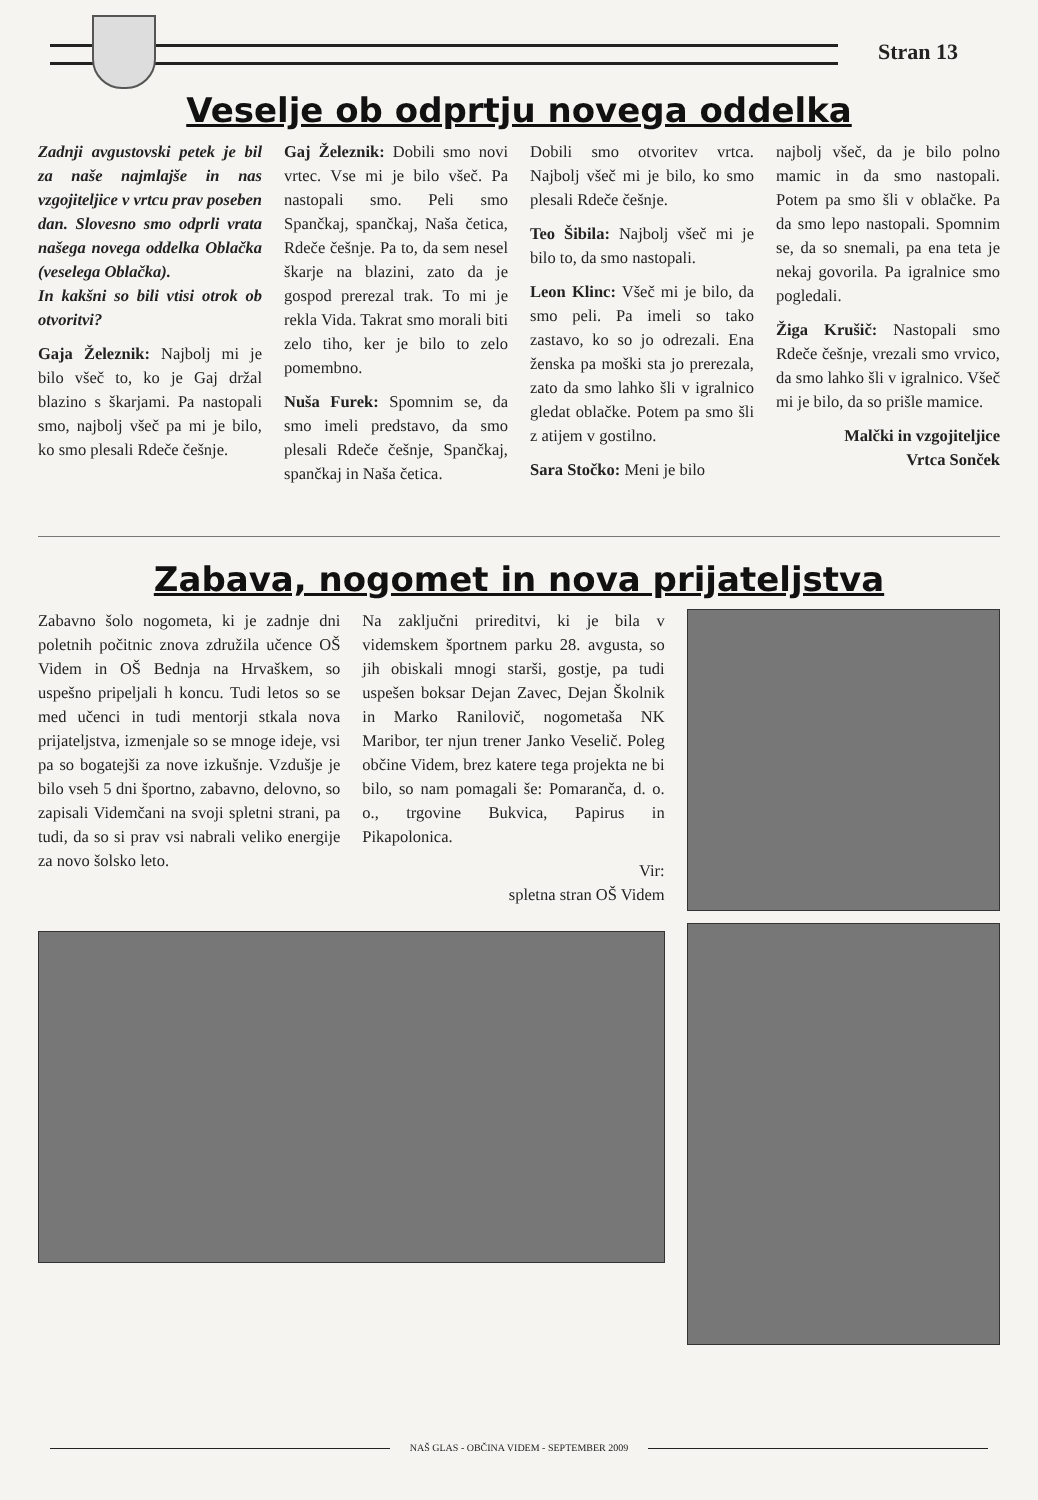Stran 13
Veselje ob odprtju novega oddelka
Zadnji avgustovski petek je bil za naše najmlajše in nas vzgojiteljice v vrtcu prav poseben dan. Slovesno smo odprli vrata našega novega oddelka Oblačka (veselega Oblačka).
In kakšni so bili vtisi otrok ob otvoritvi?
Gaja Železnik: Najbolj mi je bilo všeč to, ko je Gaj držal blazino s škarjami. Pa nastopali smo, najbolj všeč pa mi je bilo, ko smo plesali Rdeče češnje.
Gaj Železnik: Dobili smo novi vrtec. Vse mi je bilo všeč. Pa nastopali smo. Peli smo Spančkaj, spančkaj, Naša četica, Rdeče češnje. Pa to, da sem nesel škarje na blazini, zato da je gospod prerezal trak. To mi je rekla Vida. Takrat smo morali biti zelo tiho, ker je bilo to zelo pomembno.
Nuša Furek: Spomnim se, da smo imeli predstavo, da smo plesali Rdeče češnje, Spančkaj, spančkaj in Naša četica.
Dobili smo otvoritev vrtca. Najbolj všeč mi je bilo, ko smo plesali Rdeče češnje.
Teo Šibila: Najbolj všeč mi je bilo to, da smo nastopali.
Leon Klinc: Všeč mi je bilo, da smo peli. Pa imeli so tako zastavo, ko so jo odrezali. Ena ženska pa moški sta jo prerezala, zato da smo lahko šli v igralnico gledat oblačke. Potem pa smo šli z atijem v gostilno.
Sara Stočko: Meni je bilo
najbolj všeč, da je bilo polno mamic in da smo nastopali. Potem pa smo šli v oblačke. Pa da smo lepo nastopali. Spomnim se, da so snemali, pa ena teta je nekaj govorila. Pa igralnice smo pogledali.
Žiga Krušič: Nastopali smo Rdeče češnje, vrezali smo vrvico, da smo lahko šli v igralnico. Všeč mi je bilo, da so prišle mamice.
Malčki in vzgojiteljice
Vrtca Sonček
Zabava, nogomet in nova prijateljstva
Zabavno šolo nogometa, ki je zadnje dni poletnih počitnic znova združila učence OŠ Videm in OŠ Bednja na Hrvaškem, so uspešno pripeljali h koncu. Tudi letos so se med učenci in tudi mentorji stkala nova prijateljstva, izmenjale so se mnoge ideje, vsi pa so bogatejši za nove izkušnje. Vzdušje je bilo vseh 5 dni športno, zabavno, delovno, so zapisali Videmčani na svoji spletni strani, pa tudi, da so si prav vsi nabrali veliko energije za novo šolsko leto.
Na zaključni prireditvi, ki je bila v videmskem športnem parku 28. avgusta, so jih obiskali mnogi starši, gostje, pa tudi uspešen boksar Dejan Zavec, Dejan Školnik in Marko Ranilovič, nogometaša NK Maribor, ter njun trener Janko Veselič. Poleg občine Videm, brez katere tega projekta ne bi bilo, so nam pomagali še: Pomaranča, d. o. o., trgovine Bukvica, Papirus in Pikapolonica.
Vir:
spletna stran OŠ Videm
NAŠ GLAS - OBČINA VIDEM - SEPTEMBER 2009